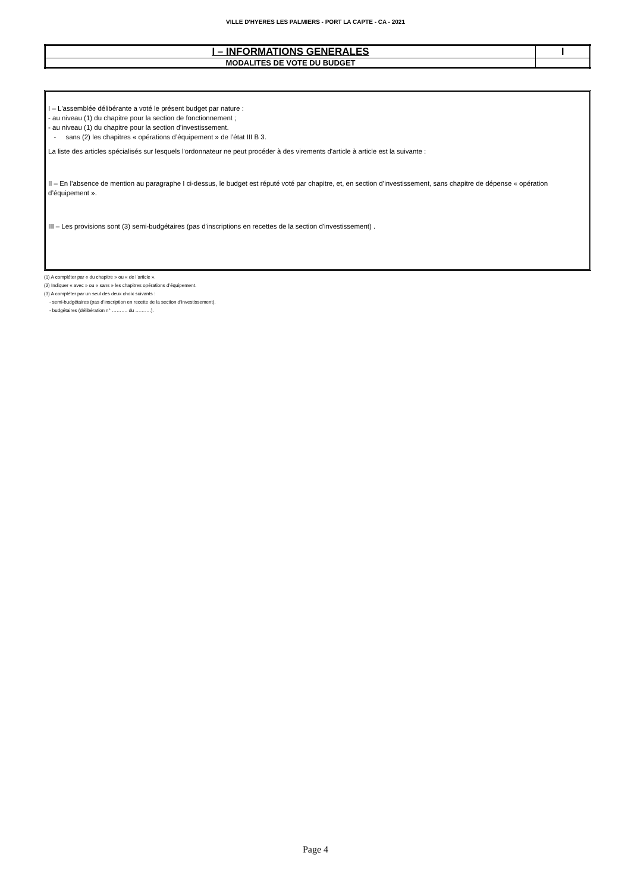VILLE D'HYERES LES PALMIERS - PORT LA CAPTE - CA - 2021
| I – INFORMATIONS GENERALES | I |
| MODALITES DE VOTE DU BUDGET | |
I – L'assemblée délibérante a voté le présent budget par nature :
- au niveau (1) du chapitre pour la section de fonctionnement ;
- au niveau (1) du chapitre pour la section d’investissement.
- sans (2) les chapitres « opérations d’équipement » de l’état III B 3.
La liste des articles spécialisés sur lesquels l'ordonnateur ne peut procéder à des virements d'article à article est la suivante :
II – En l’absence de mention au paragraphe I ci-dessus, le budget est réputé voté par chapitre, et, en section d’investissement, sans chapitre de dépense « opération d’équipement ».
III – Les provisions sont (3) semi-budgétaires (pas d'inscriptions en recettes de la section d'investissement) .
(1) A compléter par « du chapitre » ou « de l’article ».
(2) Indiquer « avec » ou « sans » les chapitres opérations d’équipement.
(3) A compléter par un seul des deux choix suivants :
- semi-budgétaires (pas d’inscription en recette de la section d’investissement),
- budgétaires (délibération n° ………. du ……….).
Page 4